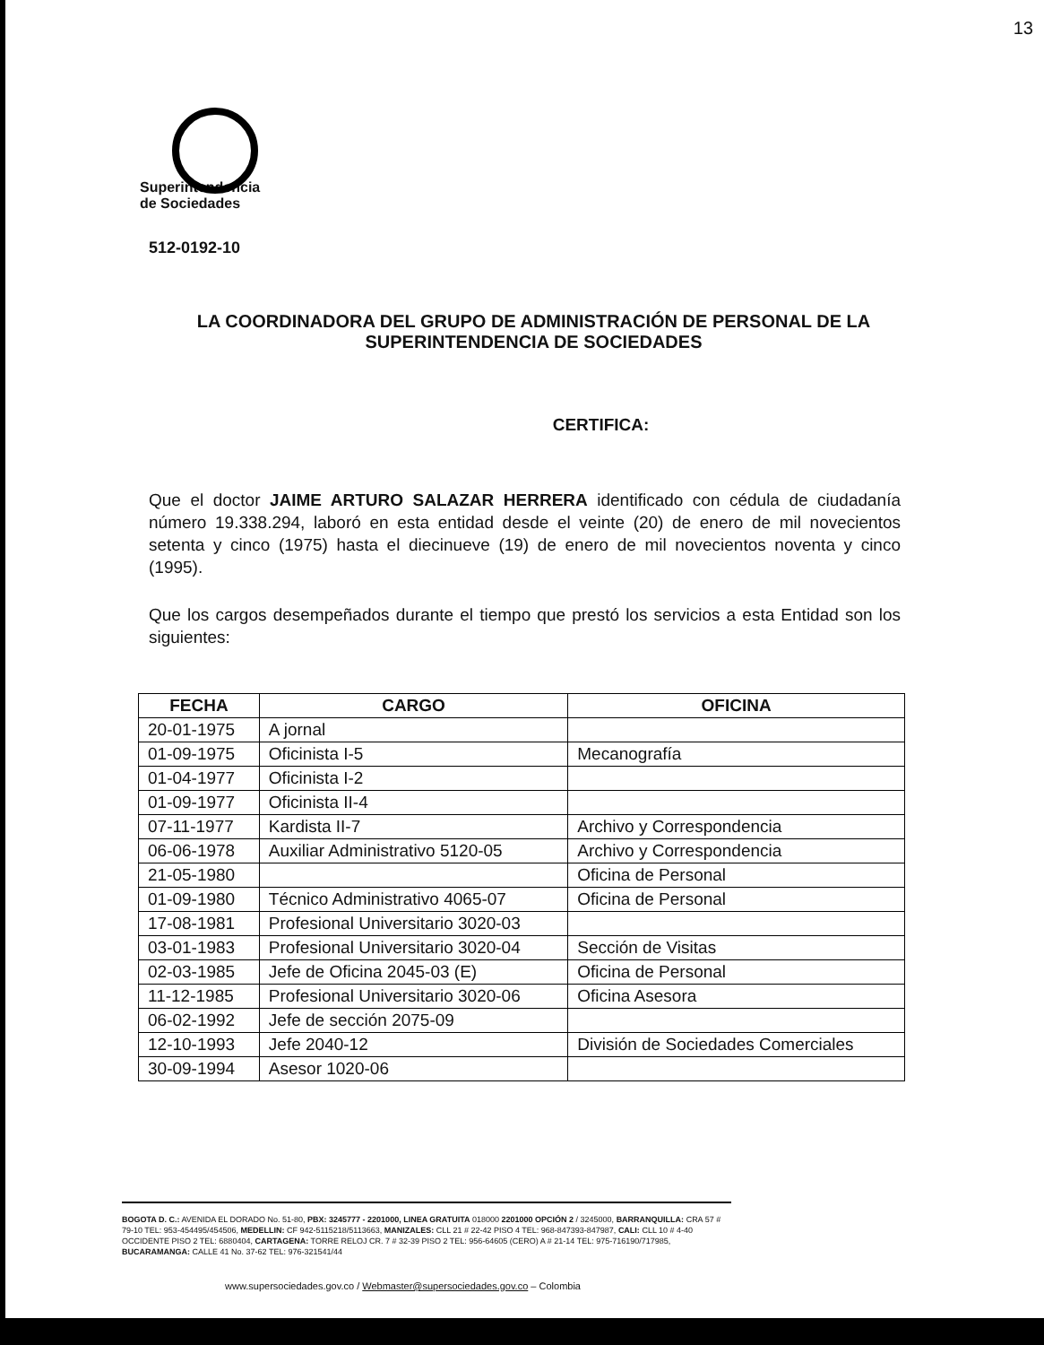13
Superintendencia
de Sociedades
512-0192-10
LA COORDINADORA DEL GRUPO DE ADMINISTRACIÓN DE PERSONAL DE LA SUPERINTENDENCIA DE SOCIEDADES
CERTIFICA:
Que el doctor JAIME ARTURO SALAZAR HERRERA identificado con cédula de ciudadanía número 19.338.294, laboró en esta entidad desde el veinte (20) de enero de mil novecientos setenta y cinco (1975) hasta el diecinueve (19) de enero de mil novecientos noventa y cinco (1995).
Que los cargos desempeñados durante el tiempo que prestó los servicios a esta Entidad son los siguientes:
| FECHA | CARGO | OFICINA |
| --- | --- | --- |
| 20-01-1975 | A jornal | |
| 01-09-1975 | Oficinista I-5 | Mecanografía |
| 01-04-1977 | Oficinista I-2 | |
| 01-09-1977 | Oficinista II-4 | |
| 07-11-1977 | Kardista II-7 | Archivo y Correspondencia |
| 06-06-1978 | Auxiliar Administrativo 5120-05 | Archivo y Correspondencia |
| 21-05-1980 | | Oficina de Personal |
| 01-09-1980 | Técnico Administrativo 4065-07 | Oficina de Personal |
| 17-08-1981 | Profesional Universitario 3020-03 | |
| 03-01-1983 | Profesional Universitario 3020-04 | Sección de Visitas |
| 02-03-1985 | Jefe de Oficina 2045-03 (E) | Oficina de Personal |
| 11-12-1985 | Profesional Universitario 3020-06 | Oficina Asesora |
| 06-02-1992 | Jefe de sección 2075-09 | |
| 12-10-1993 | Jefe 2040-12 | División de Sociedades Comerciales |
| 30-09-1994 | Asesor 1020-06 | |
BOGOTA D. C.: AVENIDA EL DORADO No. 51-80, PBX: 3245777 - 2201000, LINEA GRATUITA 018000 2201000 OPCIÓN 2 / 3245000, BARRANQUILLA: CRA 57 # 79-10 TEL: 953-454495/454506, MEDELLIN: CF 942-5115218/5113663, MANIZALES: CLL 21 # 22-42 PISO 4 TEL: 968-847393-847987, CALI: CLL 10 # 4-40 OCCIDENTE PISO 2 TEL: 6880404, CARTAGENA: TORRE RELOJ CR. 7 # 32-39 PISO 2 TEL: 956-64605 (CERO) A # 21-14 TEL: 975-716190/717985, BUCARAMANGA: CALLE 41 No. 37-62 TEL: 976-321541/44
www.supersociedades.gov.co / Webmaster@supersociedades.gov.co – Colombia